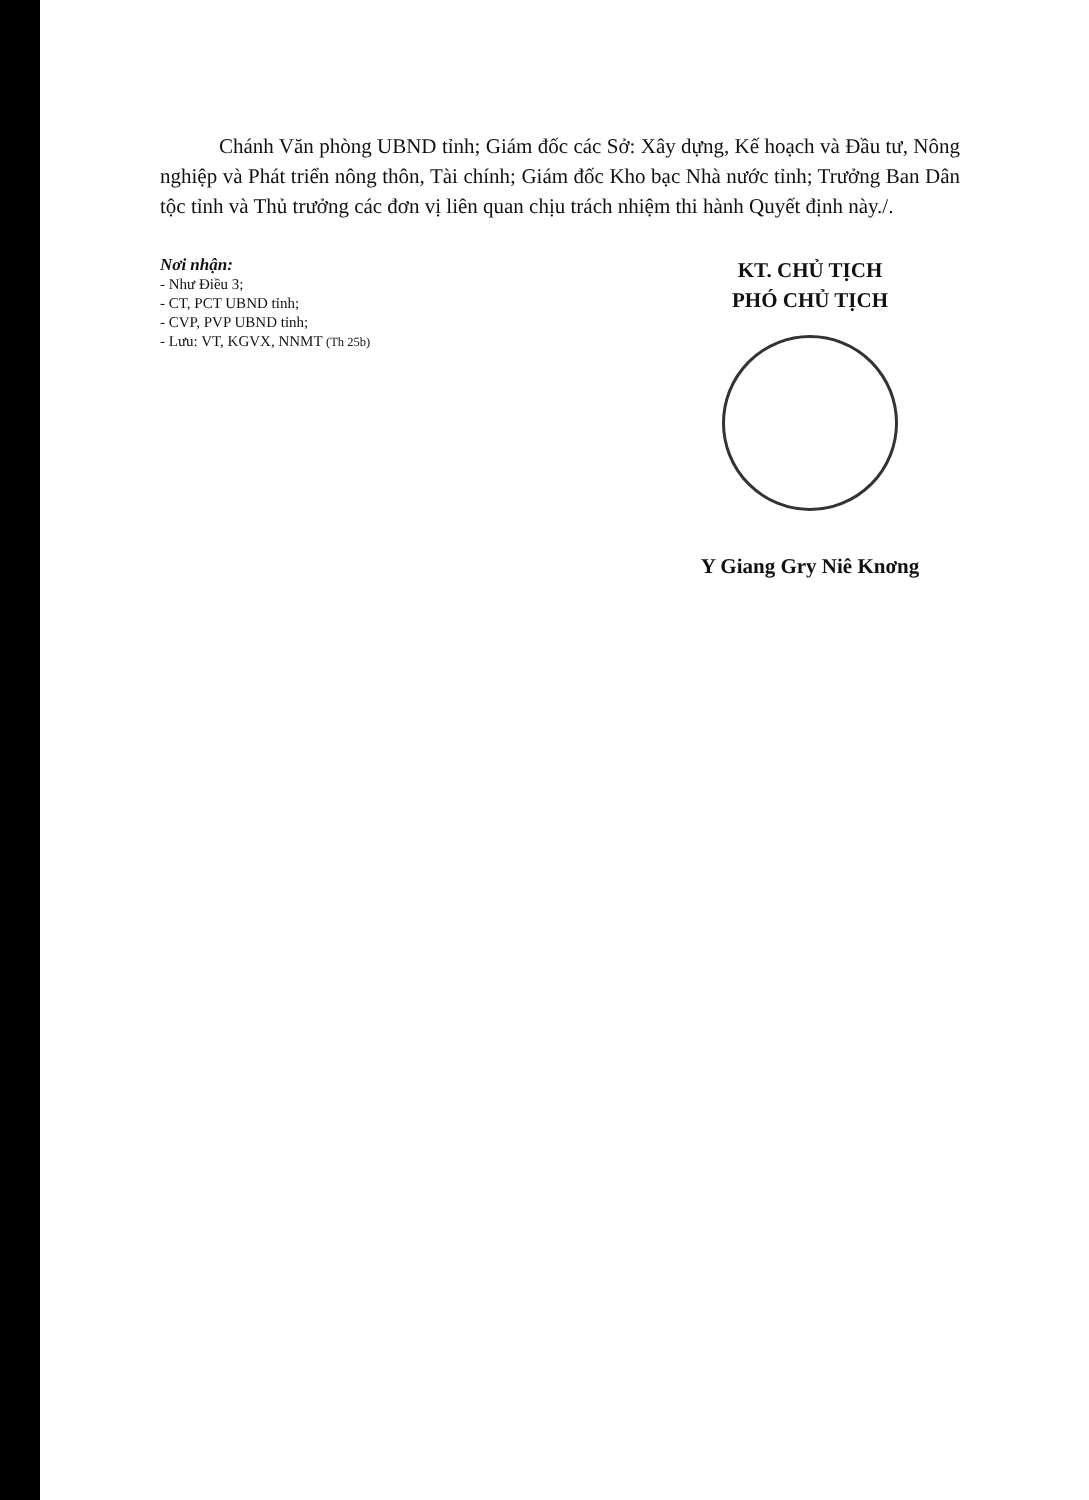Chánh Văn phòng UBND tỉnh; Giám đốc các Sở: Xây dựng, Kế hoạch và Đầu tư, Nông nghiệp và Phát triển nông thôn, Tài chính; Giám đốc Kho bạc Nhà nước tỉnh; Trưởng Ban Dân tộc tỉnh và Thủ trưởng các đơn vị liên quan chịu trách nhiệm thi hành Quyết định này./.
Nơi nhận:
- Như Điều 3;
- CT, PCT UBND tỉnh;
- CVP, PVP UBND tỉnh;
- Lưu: VT, KGVX, NNMT (Th 25b)
KT. CHỦ TỊCH
PHÓ CHỦ TỊCH
Y Giang Gry Niê Knơng